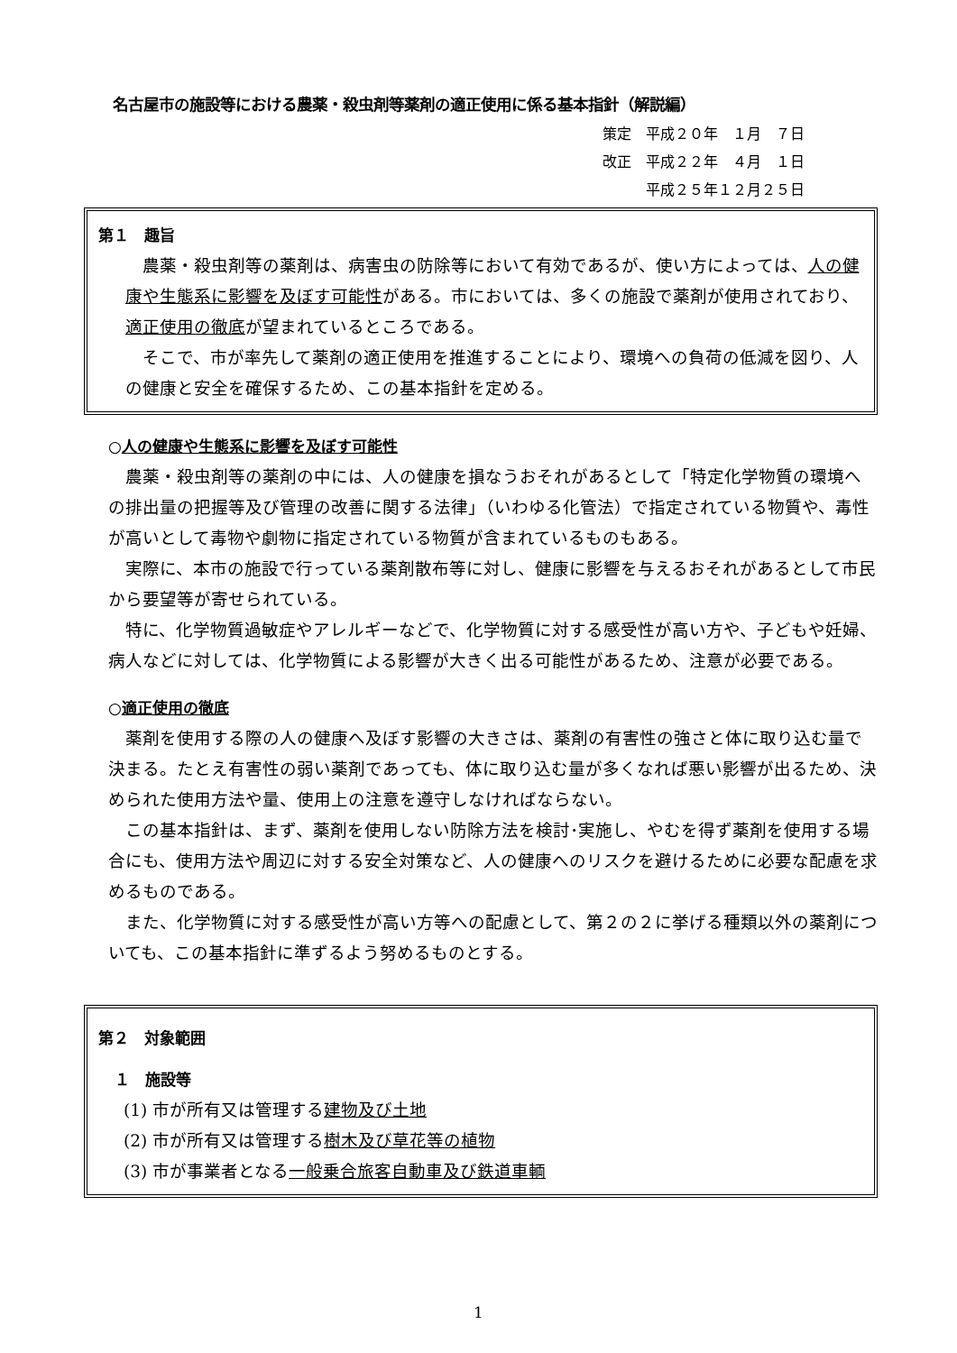名古屋市の施設等における農薬・殺虫剤等薬剤の適正使用に係る基本指針（解説編）
策定　平成２０年　１月　７日
改正　平成２２年　４月　１日
　　　平成２５年１２月２５日
第１　趣旨
農薬・殺虫剤等の薬剤は、病害虫の防除等において有効であるが、使い方によっては、人の健康や生態系に影響を及ぼす可能性がある。市においては、多くの施設で薬剤が使用されており、適正使用の徹底が望まれているところである。
そこで、市が率先して薬剤の適正使用を推進することにより、環境への負荷の低減を図り、人の健康と安全を確保するため、この基本指針を定める。
○人の健康や生態系に影響を及ぼす可能性
農薬・殺虫剤等の薬剤の中には、人の健康を損なうおそれがあるとして「特定化学物質の環境への排出量の把握等及び管理の改善に関する法律」（いわゆる化管法）で指定されている物質や、毒性が高いとして毒物や劇物に指定されている物質が含まれているものもある。
実際に、本市の施設で行っている薬剤散布等に対し、健康に影響を与えるおそれがあるとして市民から要望等が寄せられている。
特に、化学物質過敏症やアレルギーなどで、化学物質に対する感受性が高い方や、子どもや妊婦、病人などに対しては、化学物質による影響が大きく出る可能性があるため、注意が必要である。
○適正使用の徹底
薬剤を使用する際の人の健康へ及ぼす影響の大きさは、薬剤の有害性の強さと体に取り込む量で決まる。たとえ有害性の弱い薬剤であっても、体に取り込む量が多くなれば悪い影響が出るため、決められた使用方法や量、使用上の注意を遵守しなければならない。
この基本指針は、まず、薬剤を使用しない防除方法を検討･実施し、やむを得ず薬剤を使用する場合にも、使用方法や周辺に対する安全対策など、人の健康へのリスクを避けるために必要な配慮を求めるものである。
また、化学物質に対する感受性が高い方等への配慮として、第２の２に挙げる種類以外の薬剤についても、この基本指針に準ずるよう努めるものとする。
第２　対象範囲
１　施設等
(1) 市が所有又は管理する建物及び土地
(2) 市が所有又は管理する樹木及び草花等の植物
(3) 市が事業者となる一般乗合旅客自動車及び鉄道車輌
1